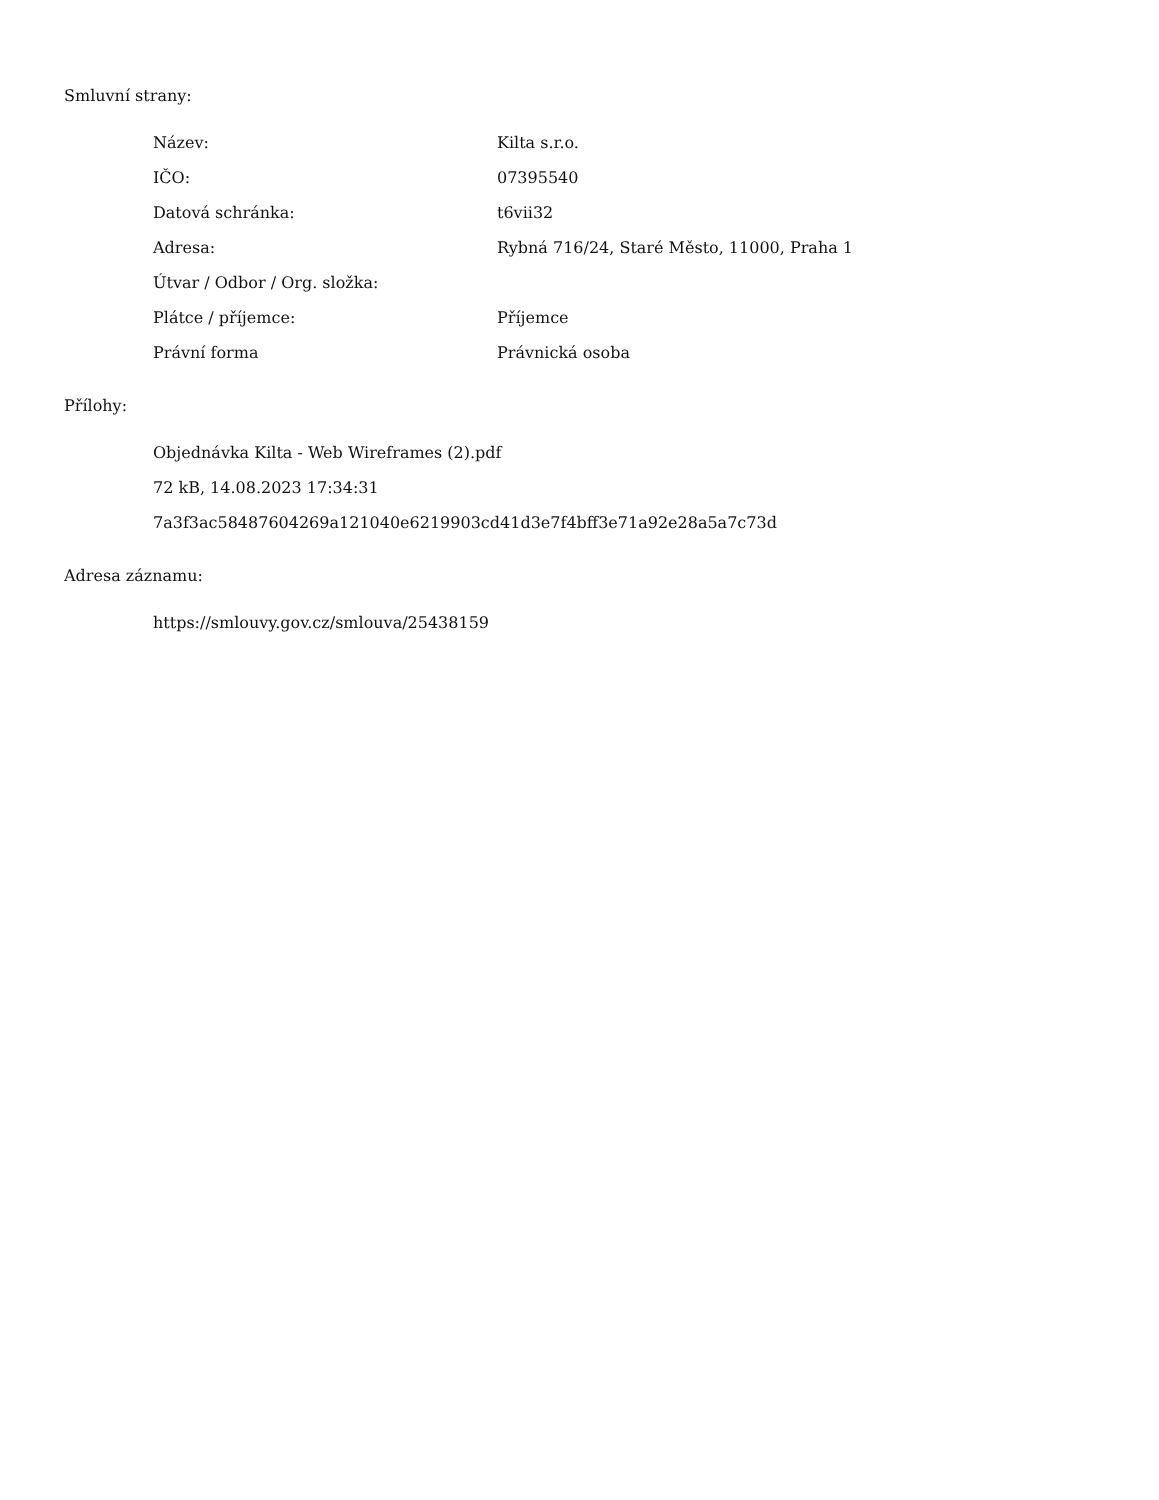Smluvní strany:
| Název: | Kilta s.r.o. |
| IČO: | 07395540 |
| Datová schránka: | t6vii32 |
| Adresa: | Rybná 716/24, Staré Město, 11000, Praha 1 |
| Útvar / Odbor / Org. složka: | |
| Plátce / příjemce: | Příjemce |
| Právní forma | Právnická osoba |
Přílohy:
Objednávka Kilta - Web Wireframes (2).pdf
72 kB, 14.08.2023 17:34:31
7a3f3ac58487604269a121040e6219903cd41d3e7f4bff3e71a92e28a5a7c73d
Adresa záznamu:
https://smlouvy.gov.cz/smlouva/25438159